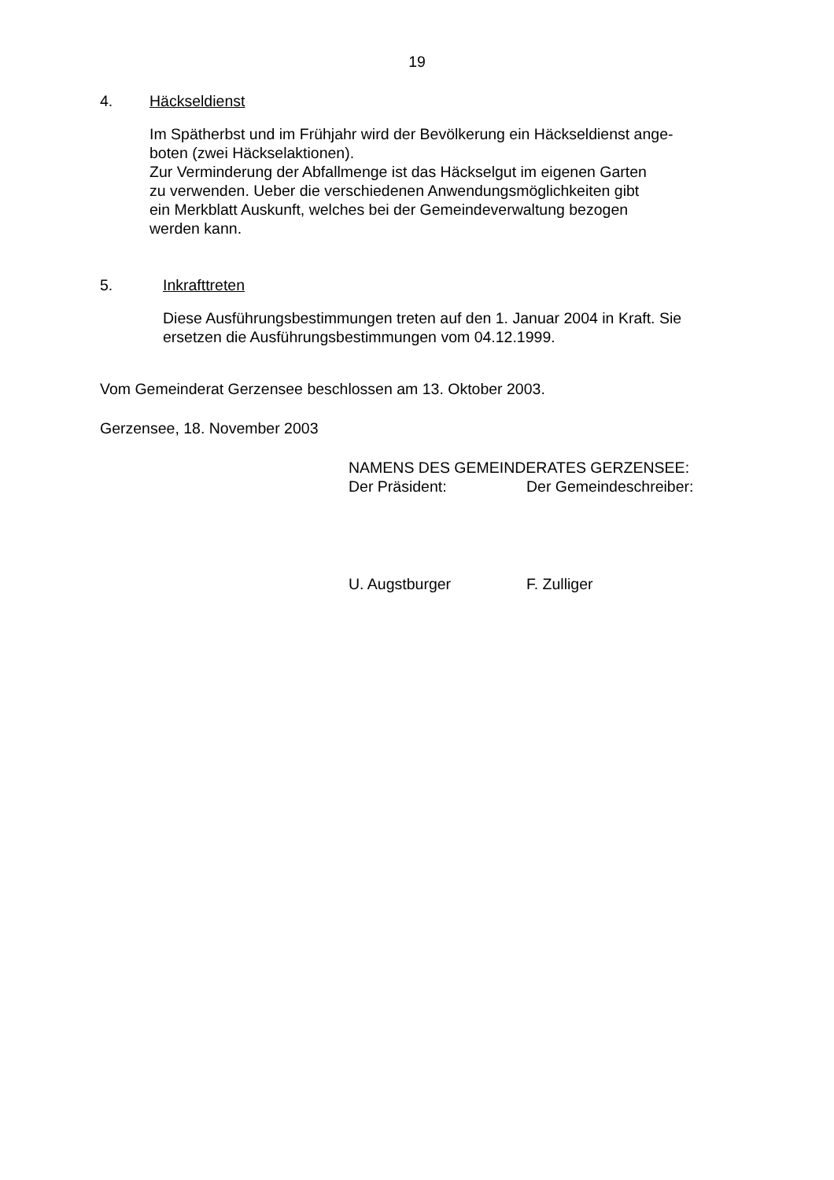19
4. Häckseldienst
Im Spätherbst und im Frühjahr wird der Bevölkerung ein Häckseldienst ange-
boten (zwei Häckselaktionen).
Zur Verminderung der Abfallmenge ist das Häckselgut im eigenen Garten
zu verwenden. Ueber die verschiedenen Anwendungsmöglichkeiten gibt
ein Merkblatt Auskunft, welches bei der Gemeindeverwaltung bezogen
werden kann.
5. Inkrafttreten
Diese Ausführungsbestimmungen treten auf den 1. Januar 2004 in Kraft. Sie
ersetzen die Ausführungsbestimmungen vom 04.12.1999.
Vom Gemeinderat Gerzensee beschlossen am 13. Oktober 2003.
Gerzensee, 18. November 2003
NAMENS DES GEMEINDERATES GERZENSEE:
Der Präsident: Der Gemeindeschreiber:
U. Augstburger F. Zulliger